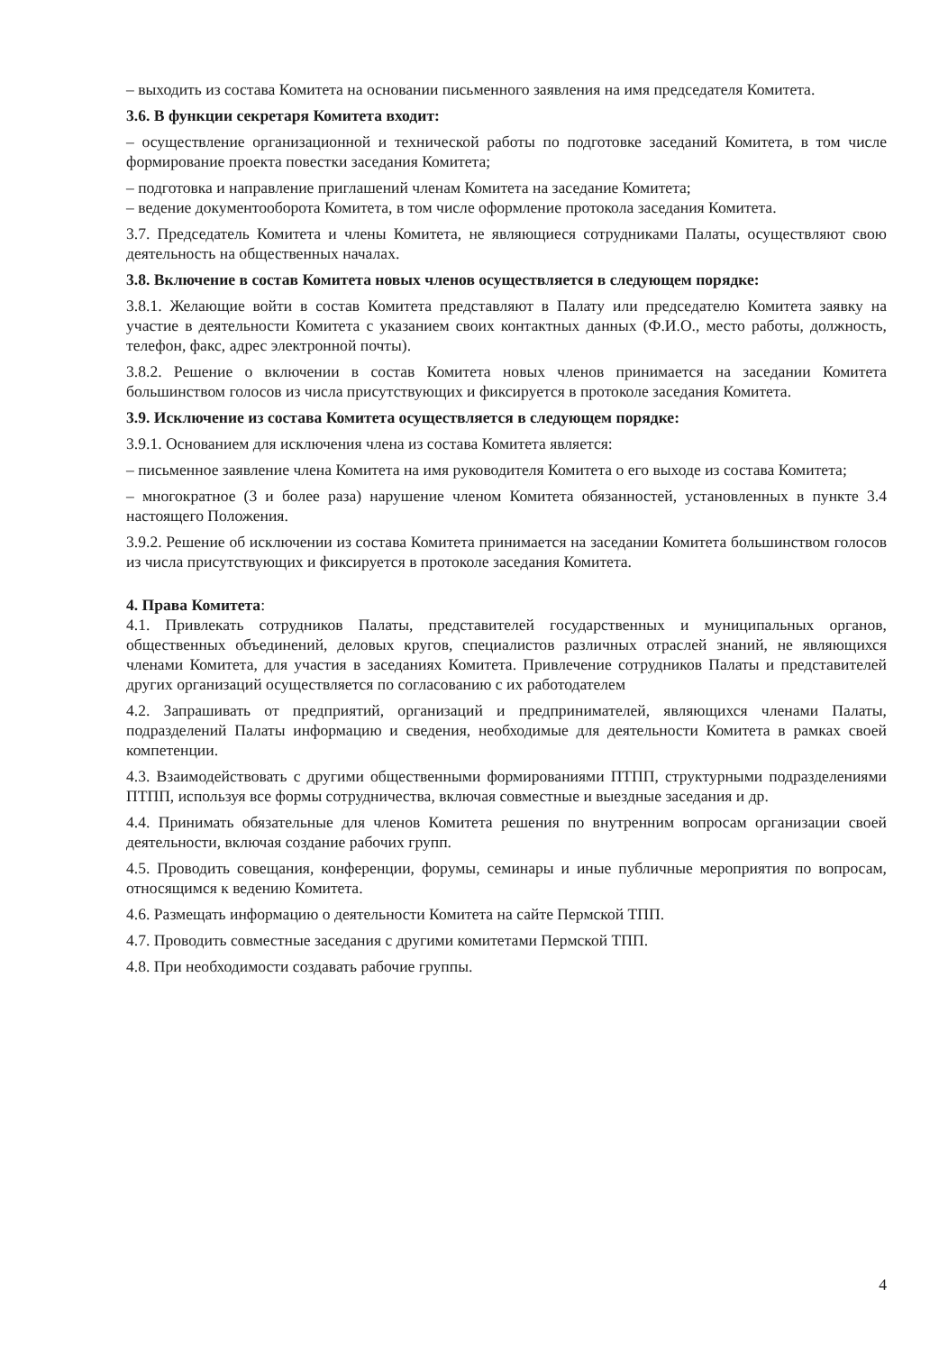– выходить из состава Комитета на основании письменного заявления на имя председателя Комитета.
3.6. В функции секретаря Комитета входит:
– осуществление организационной и технической работы по подготовке заседаний Комитета, в том числе формирование проекта повестки заседания Комитета;
– подготовка и направление приглашений членам Комитета на заседание Комитета;
– ведение документооборота Комитета, в том числе оформление протокола заседания Комитета.
3.7. Председатель Комитета и члены Комитета, не являющиеся сотрудниками Палаты, осуществляют свою деятельность на общественных началах.
3.8. Включение в состав Комитета новых членов осуществляется в следующем порядке:
3.8.1. Желающие войти в состав Комитета представляют в Палату или председателю Комитета заявку на участие в деятельности Комитета с указанием своих контактных данных (Ф.И.О., место работы, должность, телефон, факс, адрес электронной почты).
3.8.2. Решение о включении в состав Комитета новых членов принимается на заседании Комитета большинством голосов из числа присутствующих и фиксируется в протоколе заседания Комитета.
3.9. Исключение из состава Комитета осуществляется в следующем порядке:
3.9.1. Основанием для исключения члена из состава Комитета является:
– письменное заявление члена Комитета на имя руководителя Комитета о его выходе из состава Комитета;
– многократное (3 и более раза) нарушение членом Комитета обязанностей, установленных в пункте 3.4 настоящего Положения.
3.9.2. Решение об исключении из состава Комитета принимается на заседании Комитета большинством голосов из числа присутствующих и фиксируется в протоколе заседания Комитета.
4. Права Комитета:
4.1. Привлекать сотрудников Палаты, представителей государственных и муниципальных органов, общественных объединений, деловых кругов, специалистов различных отраслей знаний, не являющихся членами Комитета, для участия в заседаниях Комитета. Привлечение сотрудников Палаты и представителей других организаций осуществляется по согласованию с их работодателем
4.2. Запрашивать от предприятий, организаций и предпринимателей, являющихся членами Палаты, подразделений Палаты информацию и сведения, необходимые для деятельности Комитета в рамках своей компетенции.
4.3. Взаимодействовать с другими общественными формированиями ПТПП, структурными подразделениями ПТПП, используя все формы сотрудничества, включая совместные и выездные заседания и др.
4.4. Принимать обязательные для членов Комитета решения по внутренним вопросам организации своей деятельности, включая создание рабочих групп.
4.5. Проводить совещания, конференции, форумы, семинары и иные публичные мероприятия по вопросам, относящимся к ведению Комитета.
4.6. Размещать информацию о деятельности Комитета на сайте Пермской ТПП.
4.7. Проводить совместные заседания с другими комитетами Пермской ТПП.
4.8. При необходимости создавать рабочие группы.
4